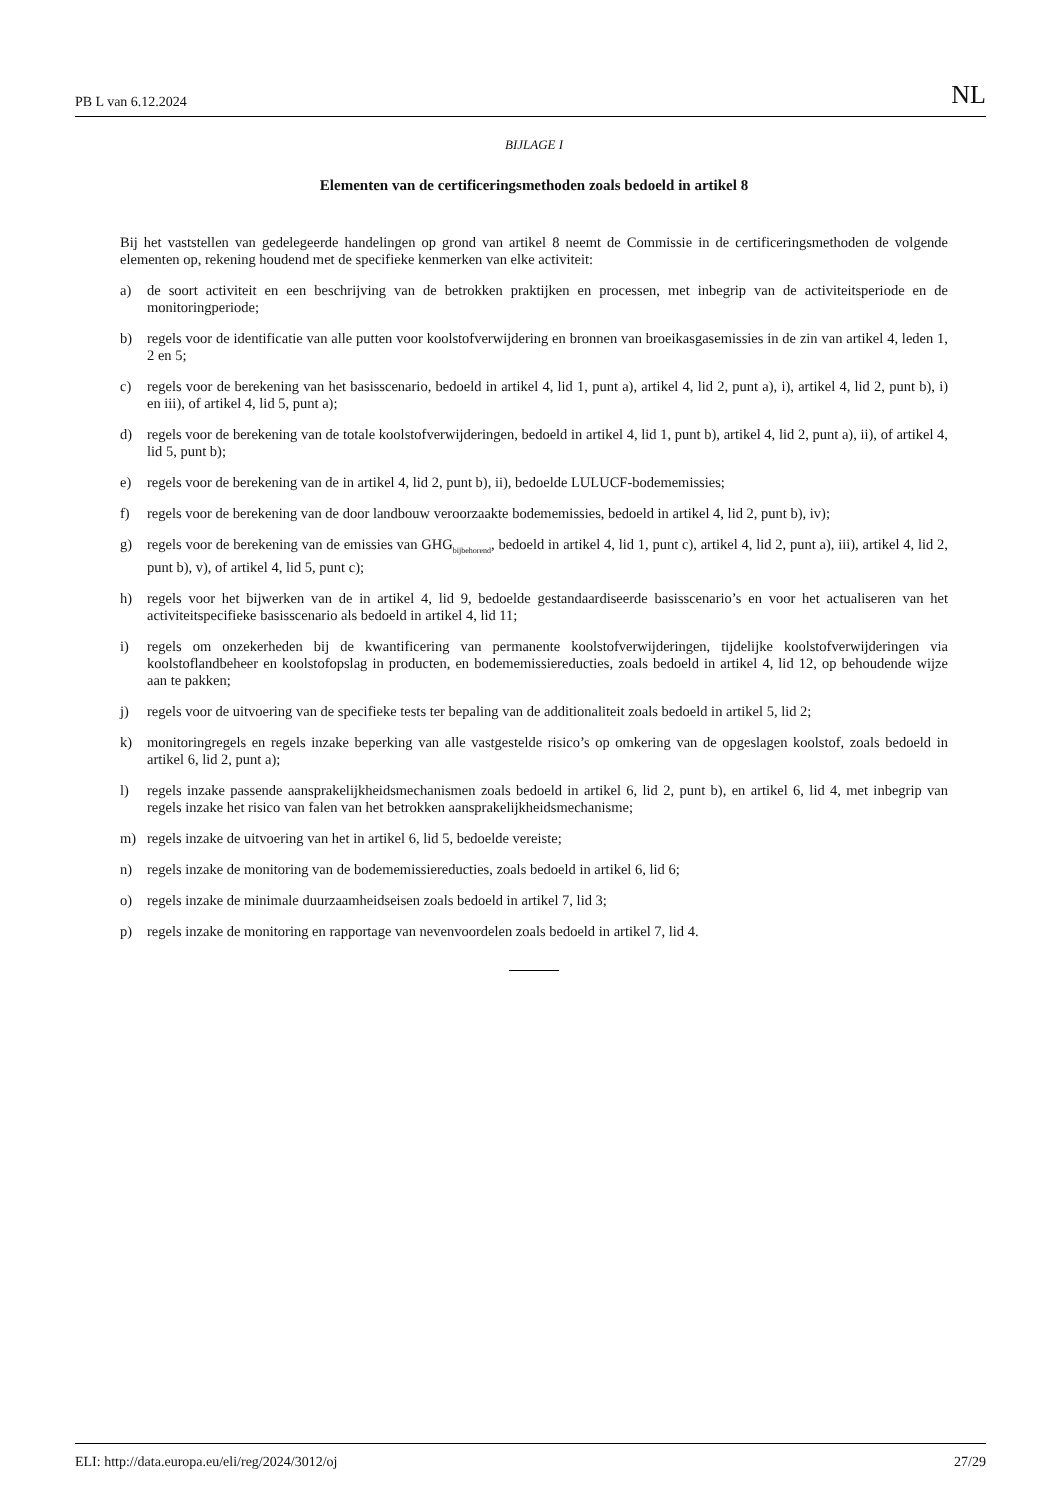PB L van 6.12.2024 NL
BIJLAGE I
Elementen van de certificeringsmethoden zoals bedoeld in artikel 8
Bij het vaststellen van gedelegeerde handelingen op grond van artikel 8 neemt de Commissie in de certificeringsmethoden de volgende elementen op, rekening houdend met de specifieke kenmerken van elke activiteit:
a) de soort activiteit en een beschrijving van de betrokken praktijken en processen, met inbegrip van de activiteitsperiode en de monitoringperiode;
b) regels voor de identificatie van alle putten voor koolstofverwijdering en bronnen van broeikasgasemissies in de zin van artikel 4, leden 1, 2 en 5;
c) regels voor de berekening van het basisscenario, bedoeld in artikel 4, lid 1, punt a), artikel 4, lid 2, punt a), i), artikel 4, lid 2, punt b), i) en iii), of artikel 4, lid 5, punt a);
d) regels voor de berekening van de totale koolstofverwijderingen, bedoeld in artikel 4, lid 1, punt b), artikel 4, lid 2, punt a), ii), of artikel 4, lid 5, punt b);
e) regels voor de berekening van de in artikel 4, lid 2, punt b), ii), bedoelde LULUCF-bodememissies;
f) regels voor de berekening van de door landbouw veroorzaakte bodememissies, bedoeld in artikel 4, lid 2, punt b), iv);
g) regels voor de berekening van de emissies van GHG<sub>bijbehorend</sub>, bedoeld in artikel 4, lid 1, punt c), artikel 4, lid 2, punt a), iii), artikel 4, lid 2, punt b), v), of artikel 4, lid 5, punt c);
h) regels voor het bijwerken van de in artikel 4, lid 9, bedoelde gestandaardiseerde basisscenario’s en voor het actualiseren van het activiteitspecifieke basisscenario als bedoeld in artikel 4, lid 11;
i) regels om onzekerheden bij de kwantificering van permanente koolstofverwijderingen, tijdelijke koolstofverwijderingen via koolstoflandbeheer en koolstofopslag in producten, en bodememissiereducties, zoals bedoeld in artikel 4, lid 12, op behoudende wijze aan te pakken;
j) regels voor de uitvoering van de specifieke tests ter bepaling van de additionaliteit zoals bedoeld in artikel 5, lid 2;
k) monitoringregels en regels inzake beperking van alle vastgestelde risico’s op omkering van de opgeslagen koolstof, zoals bedoeld in artikel 6, lid 2, punt a);
l) regels inzake passende aansprakelijkheidsmechanismen zoals bedoeld in artikel 6, lid 2, punt b), en artikel 6, lid 4, met inbegrip van regels inzake het risico van falen van het betrokken aansprakelijkheidsmechanisme;
m) regels inzake de uitvoering van het in artikel 6, lid 5, bedoelde vereiste;
n) regels inzake de monitoring van de bodememissiereducties, zoals bedoeld in artikel 6, lid 6;
o) regels inzake de minimale duurzaamheidseisen zoals bedoeld in artikel 7, lid 3;
p) regels inzake de monitoring en rapportage van nevenvoordelen zoals bedoeld in artikel 7, lid 4.
ELI: http://data.europa.eu/eli/reg/2024/3012/oj 27/29